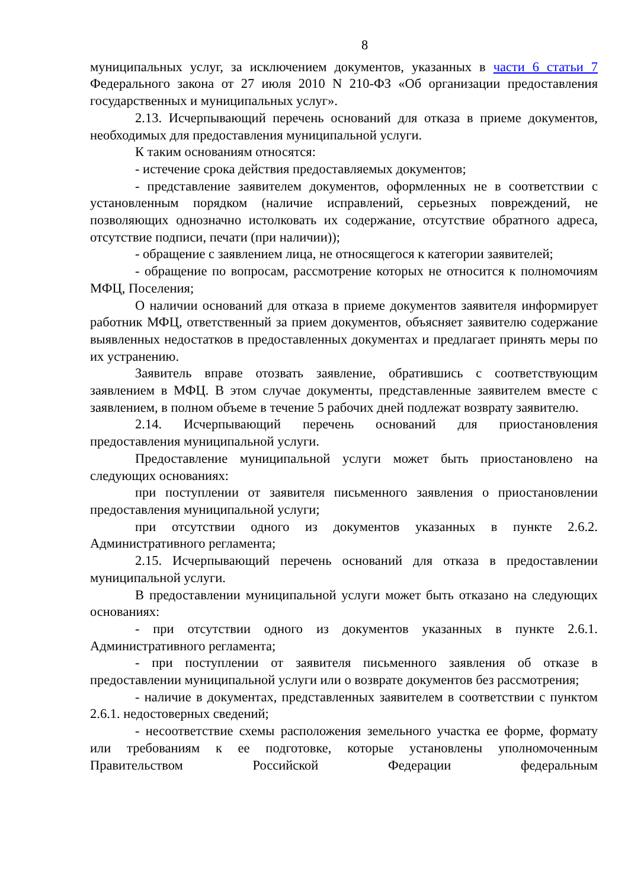8
муниципальных услуг, за исключением документов, указанных в части 6 статьи 7 Федерального закона от 27 июля 2010 N 210-ФЗ «Об организации предоставления государственных и муниципальных услуг».
2.13. Исчерпывающий перечень оснований для отказа в приеме документов, необходимых для предоставления муниципальной услуги.
К таким основаниям относятся:
- истечение срока действия предоставляемых документов;
- представление заявителем документов, оформленных не в соответствии с установленным порядком (наличие исправлений, серьезных повреждений, не позволяющих однозначно истолковать их содержание, отсутствие обратного адреса, отсутствие подписи, печати (при наличии));
- обращение с заявлением лица, не относящегося к категории заявителей;
- обращение по вопросам, рассмотрение которых не относится к полномочиям МФЦ, Поселения;
О наличии оснований для отказа в приеме документов заявителя информирует работник МФЦ, ответственный за прием документов, объясняет заявителю содержание выявленных недостатков в предоставленных документах и предлагает принять меры по их устранению.
Заявитель вправе отозвать заявление, обратившись с соответствующим заявлением в МФЦ. В этом случае документы, представленные заявителем вместе с заявлением, в полном объеме в течение 5 рабочих дней подлежат возврату заявителю.
2.14. Исчерпывающий перечень оснований для приостановления предоставления муниципальной услуги.
Предоставление муниципальной услуги может быть приостановлено на следующих основаниях:
при поступлении от заявителя письменного заявления о приостановлении предоставления муниципальной услуги;
при отсутствии одного из документов указанных в пункте 2.6.2. Административного регламента;
2.15. Исчерпывающий перечень оснований для отказа в предоставлении муниципальной услуги.
В предоставлении муниципальной услуги может быть отказано на следующих основаниях:
- при отсутствии одного из документов указанных в пункте 2.6.1. Административного регламента;
- при поступлении от заявителя письменного заявления об отказе в предоставлении муниципальной услуги или о возврате документов без рассмотрения;
- наличие в документах, представленных заявителем в соответствии с пунктом 2.6.1. недостоверных сведений;
- несоответствие схемы расположения земельного участка ее форме, формату или требованиям к ее подготовке, которые установлены уполномоченным Правительством Российской Федерации федеральным